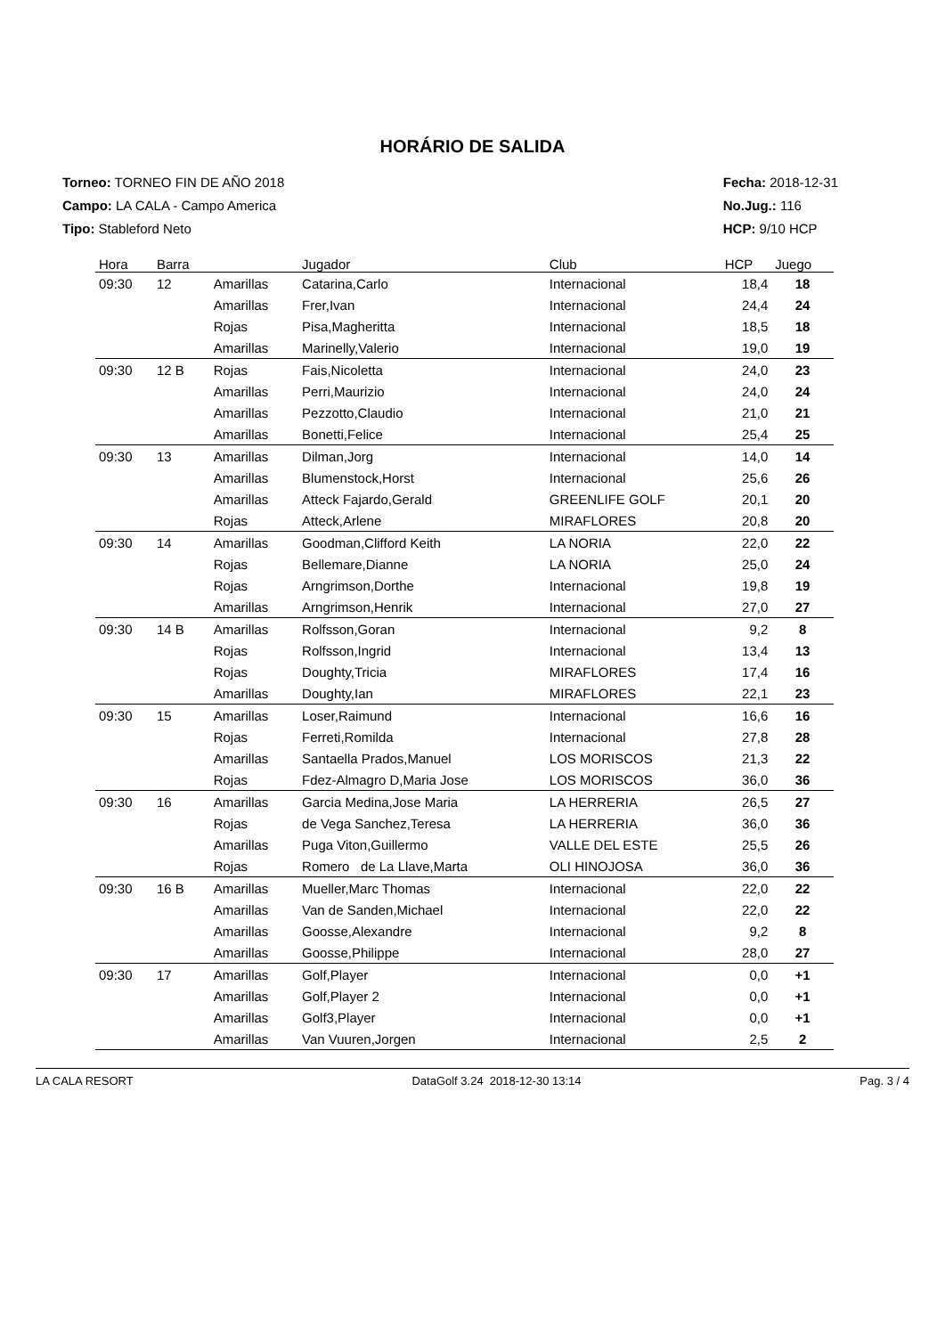HORÁRIO DE SALIDA
Torneo: TORNEO FIN DE AÑO 2018
Campo: LA CALA - Campo America
Tipo: Stableford Neto
Fecha: 2018-12-31
No.Jug.: 116
HCP: 9/10 HCP
| Hora | Barra | | Jugador | Club | HCP | Juego |
| --- | --- | --- | --- | --- | --- | --- |
| 09:30 | 12 | Amarillas | Catarina,Carlo | Internacional | 18,4 | 18 |
| | | Amarillas | Frer,Ivan | Internacional | 24,4 | 24 |
| | | Rojas | Pisa,Magheritta | Internacional | 18,5 | 18 |
| | | Amarillas | Marinelly,Valerio | Internacional | 19,0 | 19 |
| 09:30 | 12 B | Rojas | Fais,Nicoletta | Internacional | 24,0 | 23 |
| | | Amarillas | Perri,Maurizio | Internacional | 24,0 | 24 |
| | | Amarillas | Pezzotto,Claudio | Internacional | 21,0 | 21 |
| | | Amarillas | Bonetti,Felice | Internacional | 25,4 | 25 |
| 09:30 | 13 | Amarillas | Dilman,Jorg | Internacional | 14,0 | 14 |
| | | Amarillas | Blumenstock,Horst | Internacional | 25,6 | 26 |
| | | Amarillas | Atteck Fajardo,Gerald | GREENLIFE GOLF | 20,1 | 20 |
| | | Rojas | Atteck,Arlene | MIRAFLORES | 20,8 | 20 |
| 09:30 | 14 | Amarillas | Goodman,Clifford Keith | LA NORIA | 22,0 | 22 |
| | | Rojas | Bellemare,Dianne | LA NORIA | 25,0 | 24 |
| | | Rojas | Arngrimson,Dorthe | Internacional | 19,8 | 19 |
| | | Amarillas | Arngrimson,Henrik | Internacional | 27,0 | 27 |
| 09:30 | 14 B | Amarillas | Rolfsson,Goran | Internacional | 9,2 | 8 |
| | | Rojas | Rolfsson,Ingrid | Internacional | 13,4 | 13 |
| | | Rojas | Doughty,Tricia | MIRAFLORES | 17,4 | 16 |
| | | Amarillas | Doughty,Ian | MIRAFLORES | 22,1 | 23 |
| 09:30 | 15 | Amarillas | Loser,Raimund | Internacional | 16,6 | 16 |
| | | Rojas | Ferreti,Romilda | Internacional | 27,8 | 28 |
| | | Amarillas | Santaella Prados,Manuel | LOS MORISCOS | 21,3 | 22 |
| | | Rojas | Fdez-Almagro D,Maria Jose | LOS MORISCOS | 36,0 | 36 |
| 09:30 | 16 | Amarillas | Garcia Medina,Jose Maria | LA HERRERIA | 26,5 | 27 |
| | | Rojas | de Vega Sanchez,Teresa | LA HERRERIA | 36,0 | 36 |
| | | Amarillas | Puga Viton,Guillermo | VALLE DEL ESTE | 25,5 | 26 |
| | | Rojas | Romero de La Llave,Marta | OLI HINOJOSA | 36,0 | 36 |
| 09:30 | 16 B | Amarillas | Mueller,Marc Thomas | Internacional | 22,0 | 22 |
| | | Amarillas | Van de Sanden,Michael | Internacional | 22,0 | 22 |
| | | Amarillas | Goosse,Alexandre | Internacional | 9,2 | 8 |
| | | Amarillas | Goosse,Philippe | Internacional | 28,0 | 27 |
| 09:30 | 17 | Amarillas | Golf,Player | Internacional | 0,0 | +1 |
| | | Amarillas | Golf,Player 2 | Internacional | 0,0 | +1 |
| | | Amarillas | Golf3,Player | Internacional | 0,0 | +1 |
| | | Amarillas | Van Vuuren,Jorgen | Internacional | 2,5 | 2 |
LA CALA RESORT DataGolf 3.24 2018-12-30 13:14 Pag. 3 / 4